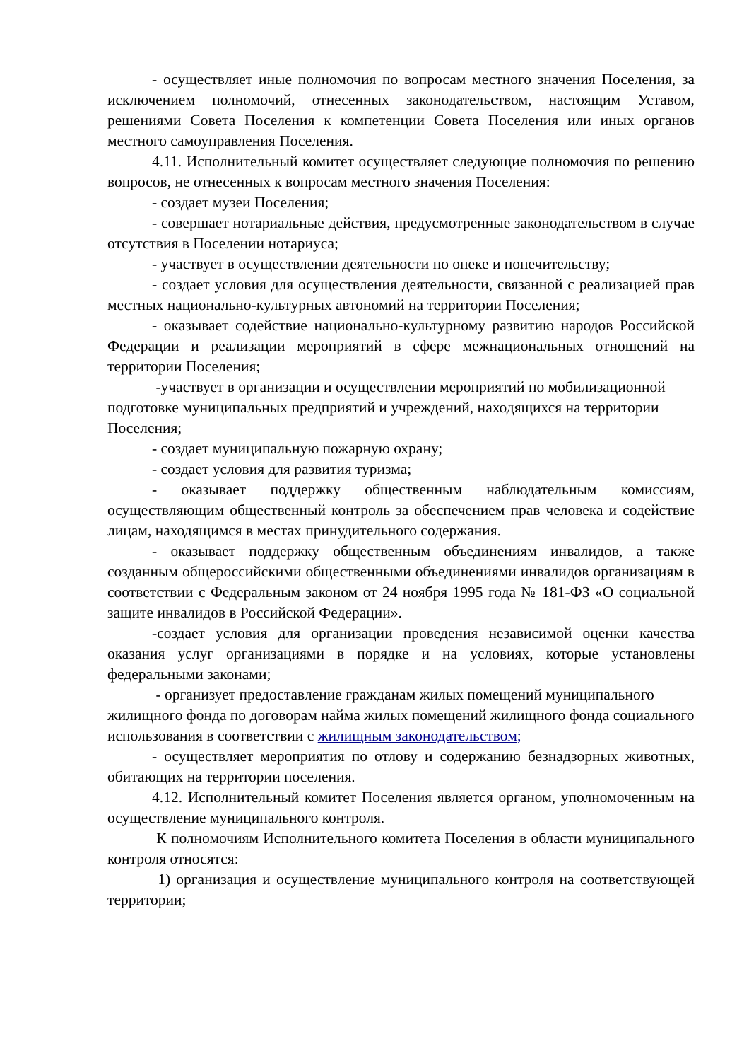- осуществляет иные полномочия по вопросам местного значения Поселения, за исключением полномочий, отнесенных законодательством, настоящим Уставом, решениями Совета Поселения к компетенции Совета Поселения или иных органов местного самоуправления Поселения.
4.11. Исполнительный комитет осуществляет следующие полномочия по решению вопросов, не отнесенных к вопросам местного значения Поселения:
- создает музеи Поселения;
- совершает нотариальные действия, предусмотренные законодательством в случае отсутствия в Поселении нотариуса;
- участвует в осуществлении деятельности по опеке и попечительству;
- создает условия для осуществления деятельности, связанной с реализацией прав местных национально-культурных автономий на территории Поселения;
- оказывает содействие национально-культурному развитию народов Российской Федерации и реализации мероприятий в сфере межнациональных отношений на территории Поселения;
-участвует в организации и осуществлении мероприятий по мобилизационной подготовке муниципальных предприятий и учреждений, находящихся на территории Поселения;
- создает муниципальную пожарную охрану;
- создает условия для развития туризма;
- оказывает поддержку общественным наблюдательным комиссиям, осуществляющим общественный контроль за обеспечением прав человека и содействие лицам, находящимся в местах принудительного содержания.
- оказывает поддержку общественным объединениям инвалидов, а также созданным общероссийскими общественными объединениями инвалидов организациям в соответствии с Федеральным законом от 24 ноября 1995 года № 181-ФЗ «О социальной защите инвалидов в Российской Федерации».
-создает условия для организации проведения независимой оценки качества оказания услуг организациями в порядке и на условиях, которые установлены федеральными законами;
- организует предоставление гражданам жилых помещений муниципального жилищного фонда по договорам найма жилых помещений жилищного фонда социального использования в соответствии с жилищным законодательством;
- осуществляет мероприятия по отлову и содержанию безнадзорных животных, обитающих на территории поселения.
4.12. Исполнительный комитет Поселения является органом, уполномоченным на осуществление муниципального контроля.
К полномочиям Исполнительного комитета Поселения в области муниципального контроля относятся:
1) организация и осуществление муниципального контроля на соответствующей территории;